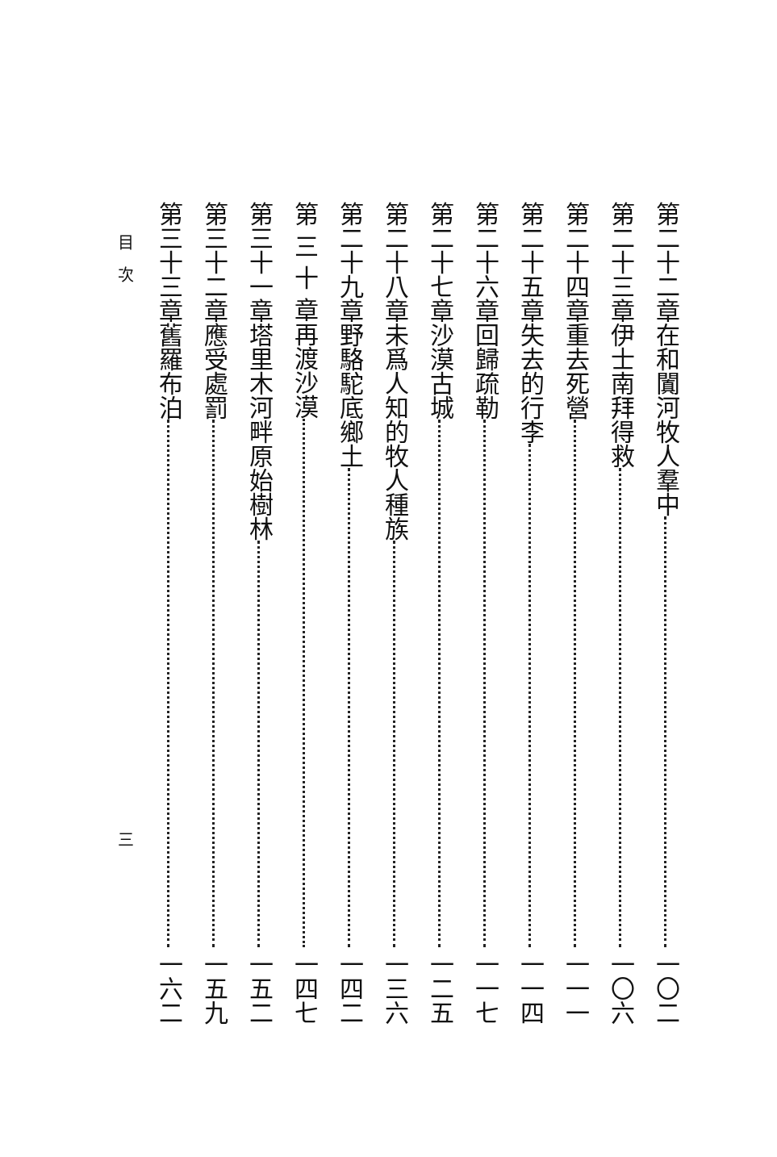第二十二章 在和闐河牧人羣中 一〇二
第二十三章 伊士南拜得救 一〇六
第二十四章 重去死營 一一一
第二十五章 失去的行李 一一四
第二十六章 回歸疏勒 一一七
第二十七章 沙漠古城 一二五
第二十八章 未爲人知的牧人種族 一三六
第二十九章 野駱駝底鄉土 一四二
第 三 十 章 再渡沙漠 一四七
第三十一章 塔里木河畔原始樹林 一五二
第三十二章 應受處罰 一五九
第三十三章 舊羅布泊 一六二
目　次 三